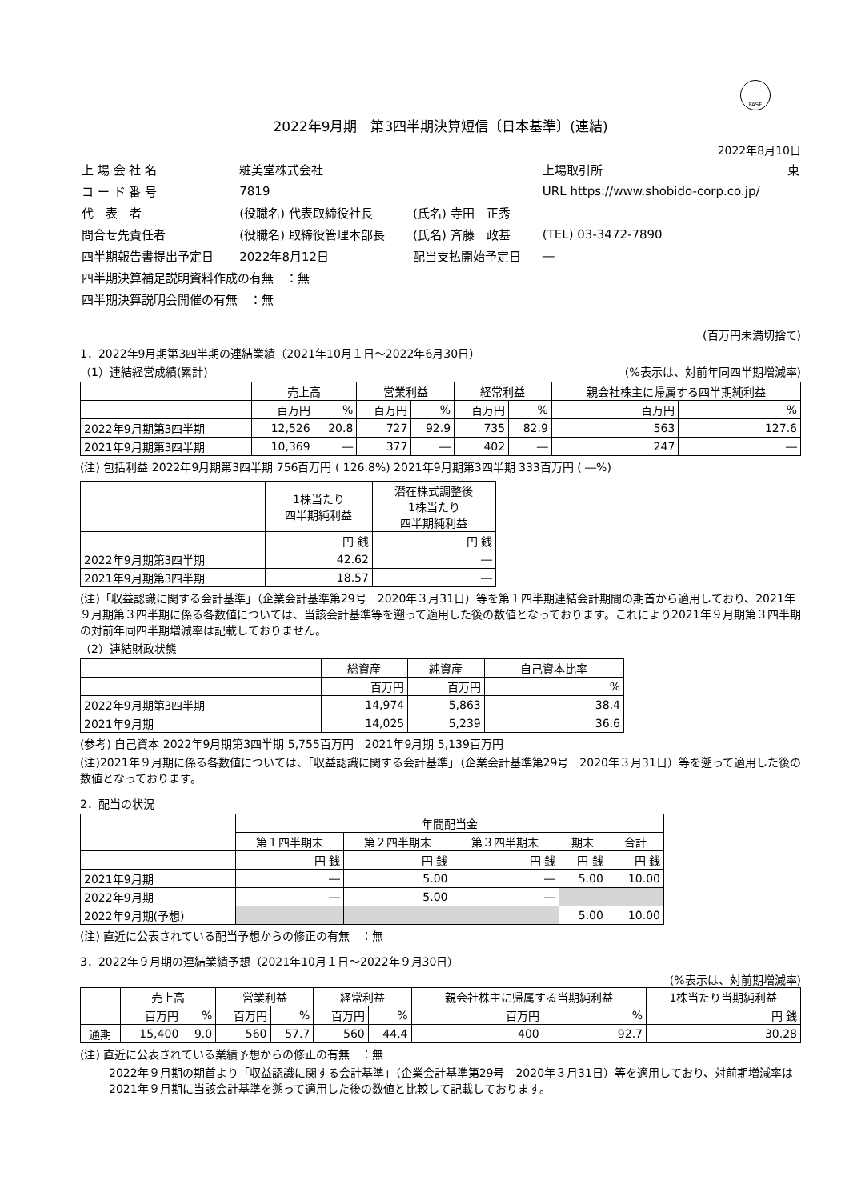FASF
2022年9月期　第3四半期決算短信〔日本基準〕(連結)
2022年8月10日
| 上 場 会 社 名 | 粧美堂株式会社 | | 上場取引所 | 東 |
| コ ー ド 番 号 | 7819 | | URL https://www.shobido-corp.co.jp/ | |
| 代 表 者 | (役職名) 代表取締役社長 | (氏名) 寺田 正秀 | | |
| 問合せ先責任者 | (役職名) 取締役管理本部長 | (氏名) 斉藤 政基 | (TEL) 03-3472-7890 | |
| 四半期報告書提出予定日 | 2022年8月12日 | 配当支払開始予定日 | ― | |
| 四半期決算補足説明資料作成の有無 ：無 | | | | |
| 四半期決算説明会開催の有無 ：無 | | | | |
(百万円未満切捨て)
1．2022年9月期第3四半期の連結業績（2021年10月１日～2022年6月30日）
（1）連結経営成績(累計) (%表示は、対前年同四半期増減率)
| | 売上高 | | 営業利益 | | 経常利益 | | 親会社株主に帰属する四半期純利益 | |
| --- | --- | --- | --- | --- | --- | --- | --- | --- |
| | 百万円 | % | 百万円 | % | 百万円 | % | 百万円 | % |
| 2022年9月期第3四半期 | 12,526 | 20.8 | 727 | 92.9 | 735 | 82.9 | 563 | 127.6 |
| 2021年9月期第3四半期 | 10,369 | ― | 377 | ― | 402 | ― | 247 | ― |
(注) 包括利益 2022年9月期第3四半期 756百万円 ( 126.8%) 2021年9月期第3四半期 333百万円 ( ―%)
| | 1株当たり 四半期純利益 | 潜在株式調整後 1株当たり 四半期純利益 |
| --- | --- | --- |
| | 円 銭 | 円 銭 |
| 2022年9月期第3四半期 | 42.62 | ― |
| 2021年9月期第3四半期 | 18.57 | ― |
(注)「収益認識に関する会計基準」（企業会計基準第29号　2020年３月31日）等を第１四半期連結会計期間の期首から適用しており、2021年９月期第３四半期に係る各数値については、当該会計基準等を遡って適用した後の数値となっております。これにより2021年９月期第３四半期の対前年同四半期増減率は記載しておりません。
（2）連結財政状態
| | 総資産 | 純資産 | 自己資本比率 |
| --- | --- | --- | --- |
| | 百万円 | 百万円 | % |
| 2022年9月期第3四半期 | 14,974 | 5,863 | 38.4 |
| 2021年9月期 | 14,025 | 5,239 | 36.6 |
(参考) 自己資本 2022年9月期第3四半期 5,755百万円　2021年9月期 5,139百万円
(注)2021年９月期に係る各数値については、「収益認識に関する会計基準」（企業会計基準第29号　2020年３月31日）等を遡って適用した後の数値となっております。
2．配当の状況
| | 年間配当金 | | | | |
| --- | --- | --- | --- | --- | --- |
| | 第１四半期末 | 第２四半期末 | 第３四半期末 | 期末 | 合計 |
| | 円 銭 | 円 銭 | 円 銭 | 円 銭 | 円 銭 |
| 2021年9月期 | ― | 5.00 | ― | 5.00 | 10.00 |
| 2022年9月期 | ― | 5.00 | ― | | |
| 2022年9月期(予想) | | | | 5.00 | 10.00 |
(注) 直近に公表されている配当予想からの修正の有無　：無
3．2022年９月期の連結業績予想（2021年10月１日～2022年９月30日）
(%表示は、対前期増減率)
| | 売上高 | | 営業利益 | | 経常利益 | | 親会社株主に帰属する当期純利益 | | 1株当たり当期純利益 |
| --- | --- | --- | --- | --- | --- | --- | --- | --- | --- |
| | 百万円 | % | 百万円 | % | 百万円 | % | 百万円 | % | 円 銭 |
| 通期 | 15,400 | 9.0 | 560 | 57.7 | 560 | 44.4 | 400 | 92.7 | 30.28 |
(注) 直近に公表されている業績予想からの修正の有無　：無
2022年９月期の期首より「収益認識に関する会計基準」（企業会計基準第29号　2020年３月31日）等を適用しており、対前期増減率は2021年９月期に当該会計基準を遡って適用した後の数値と比較して記載しております。